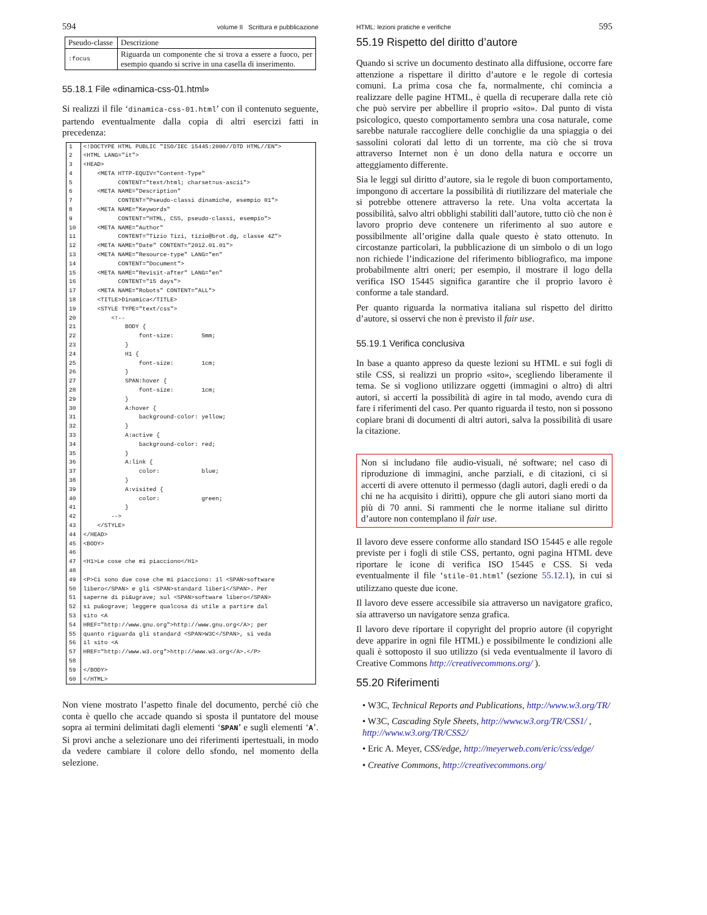594 volume II Scrittura e pubblicazione
| Pseudo-classe | Descrizione |
| :focus | Riguarda un componente che si trova a essere a fuoco, per esempio quando si scrive in una casella di inserimento. |
55.18.1 File «dinamica-css-01.html»
Si realizzi il file ‘dinamica-css-01.html’ con il contenuto seguente, partendo eventualmente dalla copia di altri esercizi fatti in precedenza:
| 1 2 3 4 5 6 7 8 9 10 11 12 13 14 15 16 17 18 19 20 21 22 23 24 25 26 27 28 29 30 31 32 33 34 35 36 37 38 39 40 41 42 43 44 45 46 47 48 49 50 51 52 53 54 55 56 57 58 59 60 | <!DOCTYPE HTML PUBLIC "ISO/IEC 15445:2000//DTD HTML//EN"> <HTML LANG="it"> <HEAD> <META HTTP-EQUIV="Content-Type" CONTENT="text/html; charset=us-ascii"> <META NAME="Description" CONTENT="Pseudo-classi dinamiche, esempio 01"> <META NAME="Keywords" CONTENT="HTML, CSS, pseudo-classi, esempio"> <META NAME="Author" CONTENT="Tizio Tizi, tizio@brot.dg, classe 4Z"> <META NAME="Date" CONTENT="2012.01.01"> <META NAME="Resource-type" LANG="en" CONTENT="Document"> <META NAME="Revisit-after" LANG="en" CONTENT="15 days"> <META NAME="Robots" CONTENT="ALL"> <TITLE>Dinamica</TITLE> <STYLE TYPE="text/css"> <!-- BODY { font-size: 5mm; } H1 { font-size: 1cm; } SPAN:hover { font-size: 1cm; } A:hover { background-color: yellow; } A:active { background-color: red; } A:link { color: blue; } A:visited { color: green; } --> </STYLE> </HEAD> <BODY> <H1>Le cose che mi piacciono</H1> <P>Ci sono due cose che mi piacciono: il <SPAN>software libero</SPAN> e gli <SPAN>standard liberi</SPAN>. Per saperne di pi&ugrave; sul <SPAN>software libero</SPAN> si pu&ograve; leggere qualcosa di utile a partire dal sito <A HREF="http://www.gnu.org">http://www.gnu.org</A>; per quanto riguarda gli standard <SPAN>W3C</SPAN>, si veda il sito <A HREF="http://www.w3.org">http://www.w3.org</A>.</P> </BODY> </HTML> |
Non viene mostrato l’aspetto finale del documento, perché ciò che conta è quello che accade quando si sposta il puntatore del mouse sopra ai termini delimitati dagli elementi ‘SPAN’ e sugli elementi ‘A’. Si provi anche a selezionare uno dei riferimenti ipertestuali, in modo da vedere cambiare il colore dello sfondo, nel momento della selezione.
HTML: lezioni pratiche e verifiche 595
55.19 Rispetto del diritto d’autore
Quando si scrive un documento destinato alla diffusione, occorre fare attenzione a rispettare il diritto d’autore e le regole di cortesia comuni. La prima cosa che fa, normalmente, chi comincia a realizzare delle pagine HTML, è quella di recuperare dalla rete ciò che può servire per abbellire il proprio «sito». Dal punto di vista psicologico, questo comportamento sembra una cosa naturale, come sarebbe naturale raccogliere delle conchiglie da una spiaggia o dei sassolini colorati dal letto di un torrente, ma ciò che si trova attraverso Internet non è un dono della natura e occorre un atteggiamento differente.
Sia le leggi sul diritto d’autore, sia le regole di buon comportamento, impongono di accertare la possibilità di riutilizzare del materiale che si potrebbe ottenere attraverso la rete. Una volta accertata la possibilità, salvo altri obblighi stabiliti dall’autore, tutto ciò che non è lavoro proprio deve contenere un riferimento al suo autore e possibilmente all’origine dalla quale questo è stato ottenuto. In circostanze particolari, la pubblicazione di un simbolo o di un logo non richiede l’indicazione del riferimento bibliografico, ma impone probabilmente altri oneri; per esempio, il mostrare il logo della verifica ISO 15445 significa garantire che il proprio lavoro è conforme a tale standard.
Per quanto riguarda la normativa italiana sul rispetto del diritto d’autore, si osservi che non è previsto il fair use.
55.19.1 Verifica conclusiva
In base a quanto appreso da queste lezioni su HTML e sui fogli di stile CSS, si realizzi un proprio «sito», scegliendo liberamente il tema. Se si vogliono utilizzare oggetti (immagini o altro) di altri autori, si accerti la possibilità di agire in tal modo, avendo cura di fare i riferimenti del caso. Per quanto riguarda il testo, non si possono copiare brani di documenti di altri autori, salva la possibilità di usare la citazione.
Non si includano file audio-visuali, né software; nel caso di riproduzione di immagini, anche parziali, e di citazioni, ci si accerti di avere ottenuto il permesso (dagli autori, dagli eredi o da chi ne ha acquisito i diritti), oppure che gli autori siano morti da più di 70 anni. Si rammenti che le norme italiane sul diritto d’autore non contemplano il fair use.
Il lavoro deve essere conforme allo standard ISO 15445 e alle regole previste per i fogli di stile CSS, pertanto, ogni pagina HTML deve riportare le icone di verifica ISO 15445 e CSS. Si veda eventualmente il file ‘stile-01.html’ (sezione 55.12.1), in cui si utilizzano queste due icone.
Il lavoro deve essere accessibile sia attraverso un navigatore grafico, sia attraverso un navigatore senza grafica.
Il lavoro deve riportare il copyright del proprio autore (il copyright deve apparire in ogni file HTML) e possibilmente le condizioni alle quali è sottoposto il suo utilizzo (si veda eventualmente il lavoro di Creative Commons http://creativecommons.org/ ).
55.20 Riferimenti
• W3C, Technical Reports and Publications, http://www.w3.org/TR/
• W3C, Cascading Style Sheets, http://www.w3.org/TR/CSS1/ , http://www.w3.org/TR/CSS2/
• Eric A. Meyer, CSS/edge, http://meyerweb.com/eric/css/edge/
• Creative Commons, http://creativecommons.org/